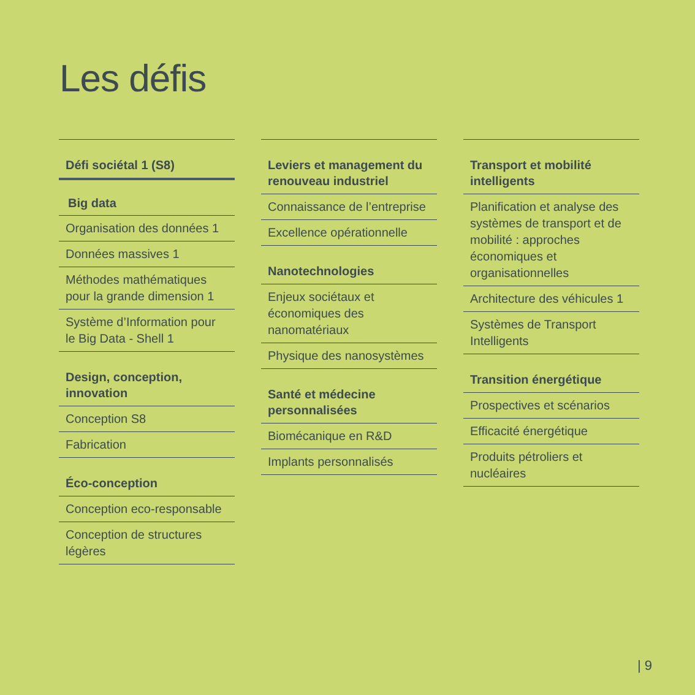Les défis
Défi sociétal 1 (S8)
Big data
Organisation des données 1
Données massives 1
Méthodes mathématiques pour la grande dimension 1
Système d’Information pour le Big Data - Shell 1
Design, conception, innovation
Conception S8
Fabrication
Éco-conception
Conception eco-responsable
Conception de structures légères
Leviers et management du renouveau industriel
Connaissance de l’entreprise
Excellence opérationnelle
Nanotechnologies
Enjeux sociétaux et économiques des nanomatériaux
Physique des nanosystèmes
Santé et médecine personnalisées
Biomécanique en R&D
Implants personnalisés
Transport et mobilité intelligents
Planification et analyse des systèmes de transport et de mobilité : approches économiques et organisationnelles
Architecture des véhicules 1
Systèmes de Transport Intelligents
Transition énergétique
Prospectives et scénarios
Efficacité énergétique
Produits pétroliers et nucléaires
| 9